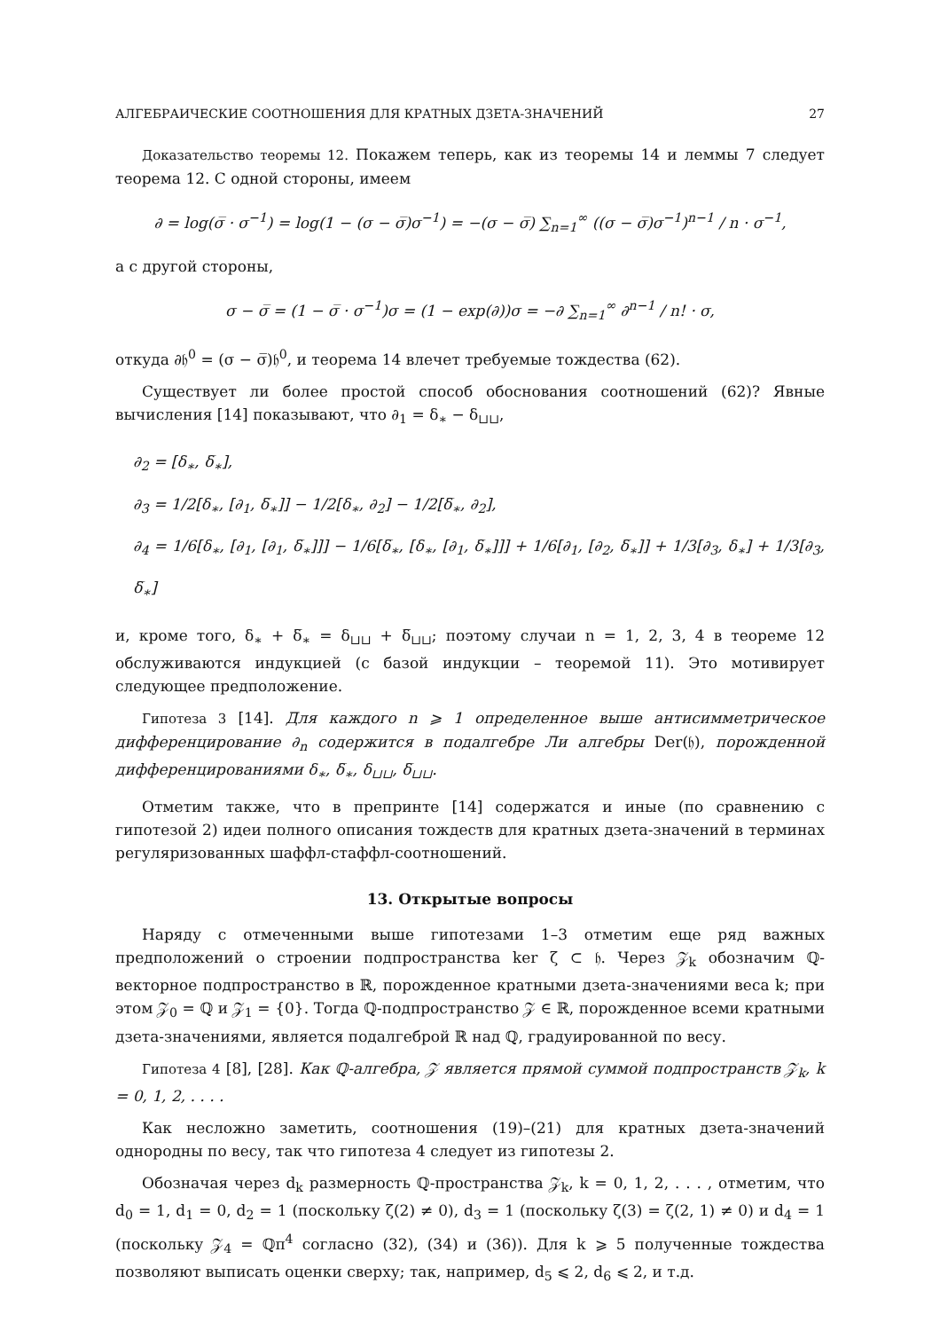АЛГЕБРАИЧЕСКИЕ СООТНОШЕНИЯ ДЛЯ КРАТНЫХ ДЗЕТА-ЗНАЧЕНИЙ 27
Доказательство теоремы 12. Покажем теперь, как из теоремы 14 и леммы 7 следует теорема 12. С одной стороны, имеем
∂ = log(σ̅ · σ<sup>−1</sup>) = log(1 − (σ − σ̅)σ<sup>−1</sup>) = −(σ − σ̅) ∑<sub>n=1</sub><sup>∞</sup> ((σ − σ̅)σ<sup>−1</sup>)<sup>n−1</sup> / n · σ<sup>−1</sup>,
а с другой стороны,
σ − σ̅ = (1 − σ̅ · σ<sup>−1</sup>)σ = (1 − exp(∂))σ = −∂ ∑<sub>n=1</sub><sup>∞</sup> ∂<sup>n−1</sup> / n! · σ,
откуда ∂𝔥<sup>0</sup> = (σ − σ̅)𝔥<sup>0</sup>, и теорема 14 влечет требуемые тождества (62).
Существует ли более простой способ обоснования соотношений (62)? Явные вычисления [14] показывают, что ∂<sub>1</sub> = δ<sub>∗</sub> − δ<sub>⊔⊔</sub>,
∂<sub>2</sub> = [δ<sub>∗</sub>, δ̅<sub>∗</sub>],
∂<sub>3</sub> = 1/2[δ<sub>∗</sub>, [∂<sub>1</sub>, δ̅<sub>∗</sub>]] − 1/2[δ<sub>∗</sub>, ∂<sub>2</sub>] − 1/2[δ̅<sub>∗</sub>, ∂<sub>2</sub>],
∂<sub>4</sub> = 1/6[δ<sub>∗</sub>, [∂<sub>1</sub>, [∂<sub>1</sub>, δ̅<sub>∗</sub>]]] − 1/6[δ̅<sub>∗</sub>, [δ<sub>∗</sub>, [∂<sub>1</sub>, δ̅<sub>∗</sub>]]] + 1/6[∂<sub>1</sub>, [∂<sub>2</sub>, δ̅<sub>∗</sub>]] + 1/3[∂<sub>3</sub>, δ<sub>∗</sub>] + 1/3[∂<sub>3</sub>, δ̅<sub>∗</sub>]
и, кроме того, δ<sub>∗</sub> + δ̅<sub>∗</sub> = δ<sub>⊔⊔</sub> + δ̅<sub>⊔⊔</sub>; поэтому случаи n = 1, 2, 3, 4 в теореме 12 обслуживаются индукцией (с базой индукции – теоремой 11). Это мотивирует следующее предположение.
Гипотеза 3 [14]. Для каждого n ⩾ 1 определенное выше антисимметрическое дифференцирование ∂<sub>n</sub> содержится в подалгебре Ли алгебры Der(𝔥), порожденной дифференцированиями δ<sub>∗</sub>, δ̅<sub>∗</sub>, δ<sub>⊔⊔</sub>, δ̅<sub>⊔⊔</sub>.
Отметим также, что в препринте [14] содержатся и иные (по сравнению с гипотезой 2) идеи полного описания тождеств для кратных дзета-значений в терминах регуляризованных шаффл-стаффл-соотношений.
13. Открытые вопросы
Наряду с отмеченными выше гипотезами 1–3 отметим еще ряд важных предположений о строении подпространства ker ζ ⊂ 𝔥. Через 𝒵<sub>k</sub> обозначим ℚ-векторное подпространство в ℝ, порожденное кратными дзета-значениями веса k; при этом 𝒵<sub>0</sub> = ℚ и 𝒵<sub>1</sub> = {0}. Тогда ℚ-подпространство 𝒵 ∈ ℝ, порожденное всеми кратными дзета-значениями, является подалгеброй ℝ над ℚ, градуированной по весу.
Гипотеза 4 [8], [28]. Как ℚ-алгебра, 𝒵 является прямой суммой подпространств 𝒵<sub>k</sub>, k = 0, 1, 2, . . . .
Как несложно заметить, соотношения (19)–(21) для кратных дзета-значений однородны по весу, так что гипотеза 4 следует из гипотезы 2.
Обозначая через d<sub>k</sub> размерность ℚ-пространства 𝒵<sub>k</sub>, k = 0, 1, 2, . . . , отметим, что d<sub>0</sub> = 1, d<sub>1</sub> = 0, d<sub>2</sub> = 1 (поскольку ζ(2) ≠ 0), d<sub>3</sub> = 1 (поскольку ζ(3) = ζ(2, 1) ≠ 0) и d<sub>4</sub> = 1 (поскольку 𝒵<sub>4</sub> = ℚπ<sup>4</sup> согласно (32), (34) и (36)). Для k ⩾ 5 полученные тождества позволяют выписать оценки сверху; так, например, d<sub>5</sub> ⩽ 2, d<sub>6</sub> ⩽ 2, и т.д.